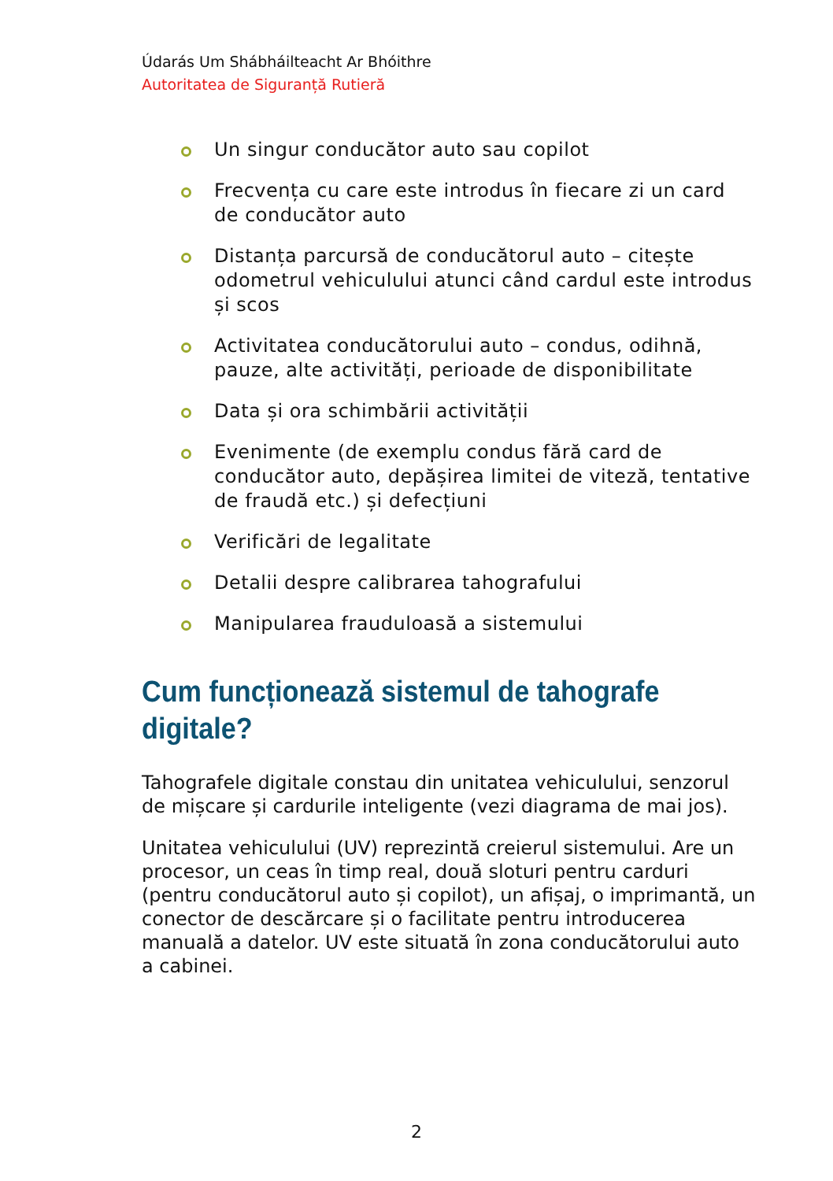Údarás Um Shábháilteacht Ar Bhóithre
Autoritatea de Siguranță Rutieră
Un singur conducător auto sau copilot
Frecvența cu care este introdus în fiecare zi un card de conducător auto
Distanța parcursă de conducătorul auto – citește odometrul vehiculului atunci când cardul este introdus și scos
Activitatea conducătorului auto – condus, odihnă, pauze, alte activități, perioade de disponibilitate
Data și ora schimbării activității
Evenimente (de exemplu condus fără card de conducător auto, depășirea limitei de viteză, tentative de fraudă etc.) și defecțiuni
Verificări de legalitate
Detalii despre calibrarea tahografului
Manipularea frauduloasă a sistemului
Cum funcționează sistemul de tahografe digitale?
Tahografele digitale constau din unitatea vehiculului, senzorul de mișcare și cardurile inteligente (vezi diagrama de mai jos).
Unitatea vehiculului (UV) reprezintă creierul sistemului. Are un procesor, un ceas în timp real, două sloturi pentru carduri (pentru conducătorul auto și copilot), un afișaj, o imprimantă, un conector de descărcare și o facilitate pentru introducerea manuală a datelor. UV este situată în zona conducătorului auto a cabinei.
2